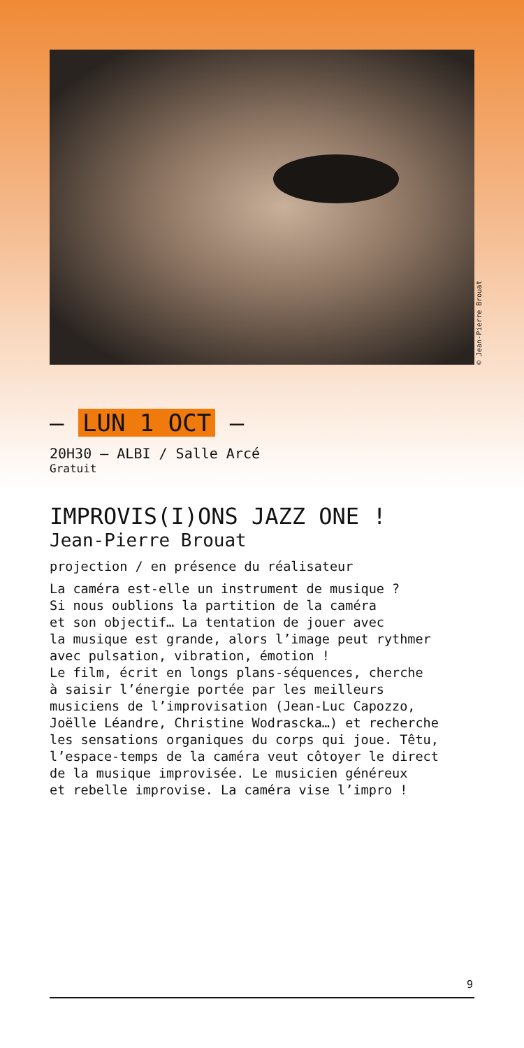© Jean-Pierre Brouat
— LUN 1 OCT —
20H30 — ALBI / Salle Arcé
Gratuit
IMPROVIS(I)ONS JAZZ ONE !
Jean-Pierre Brouat
projection / en présence du réalisateur
La caméra est-elle un instrument de musique ?
Si nous oublions la partition de la caméra
et son objectif… La tentation de jouer avec
la musique est grande, alors l’image peut rythmer
avec pulsation, vibration, émotion !
Le film, écrit en longs plans-séquences, cherche
à saisir l’énergie portée par les meilleurs
musiciens de l’improvisation (Jean-Luc Capozzo,
Joëlle Léandre, Christine Wodrascka…) et recherche
les sensations organiques du corps qui joue. Têtu,
l’espace-temps de la caméra veut côtoyer le direct
de la musique improvisée. Le musicien généreux
et rebelle improvise. La caméra vise l’impro !
9